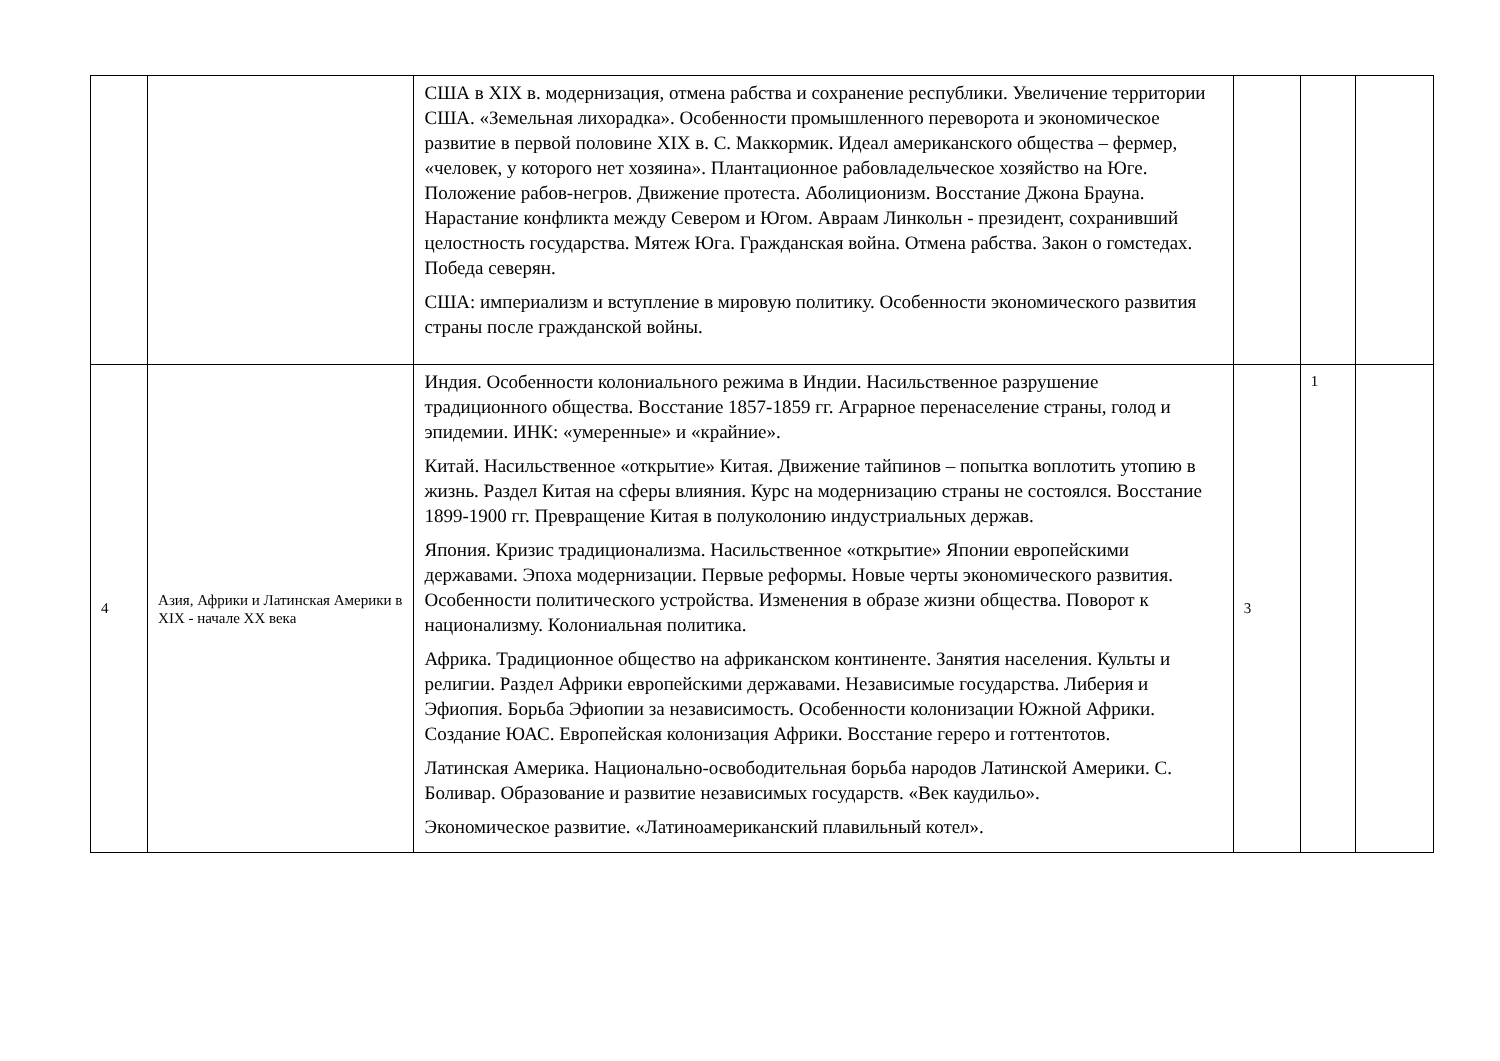| | | США в XIX в. модернизация, отмена рабства и сохранение республики. Увеличение территории США. «Земельная лихорадка». Особенности промышленного переворота и экономическое развитие в первой половине XIX в. С. Маккормик. Идеал американского общества – фермер, «человек, у которого нет хозяина». Плантационное рабовладельческое хозяйство на Юге. Положение рабов-негров. Движение протеста. Аболиционизм. Восстание Джона Брауна. Нарастание конфликта между Севером и Югом. Авраам Линкольн - президент, сохранивший целостность государства. Мятеж Юга. Гражданская война. Отмена рабства. Закон о гомстедах. Победа северян. США: империализм и вступление в мировую политику. Особенности экономического развития страны после гражданской войны. | | | |
| 4 | Азия, Африки и Латинская Америки в XIX - начале XX века | Индия. Особенности колониального режима в Индии. Насильственное разрушение традиционного общества. Восстание 1857-1859 гг. Аграрное перенаселение страны, голод и эпидемии. ИНК: «умеренные» и «крайние». Китай. Насильственное «открытие» Китая. Движение тайпинов – попытка воплотить утопию в жизнь. Раздел Китая на сферы влияния. Курс на модернизацию страны не состоялся. Восстание 1899-1900 гг. Превращение Китая в полуколонию индустриальных держав. Япония. Кризис традиционализма. Насильственное «открытие» Японии европейскими державами. Эпоха модернизации. Первые реформы. Новые черты экономического развития. Особенности политического устройства. Изменения в образе жизни общества. Поворот к национализму. Колониальная политика. Африка. Традиционное общество на африканском континенте. Занятия населения. Культы и религии. Раздел Африки европейскими державами. Независимые государства. Либерия и Эфиопия. Борьба Эфиопии за независимость. Особенности колонизации Южной Африки. Создание ЮАС. Европейская колонизация Африки. Восстание гереро и готтентотов. Латинская Америка. Национально-освободительная борьба народов Латинской Америки. С. Боливар. Образование и развитие независимых государств. «Век каудильо». Экономическое развитие. «Латиноамериканский плавильный котел». | 3 | 1 | |